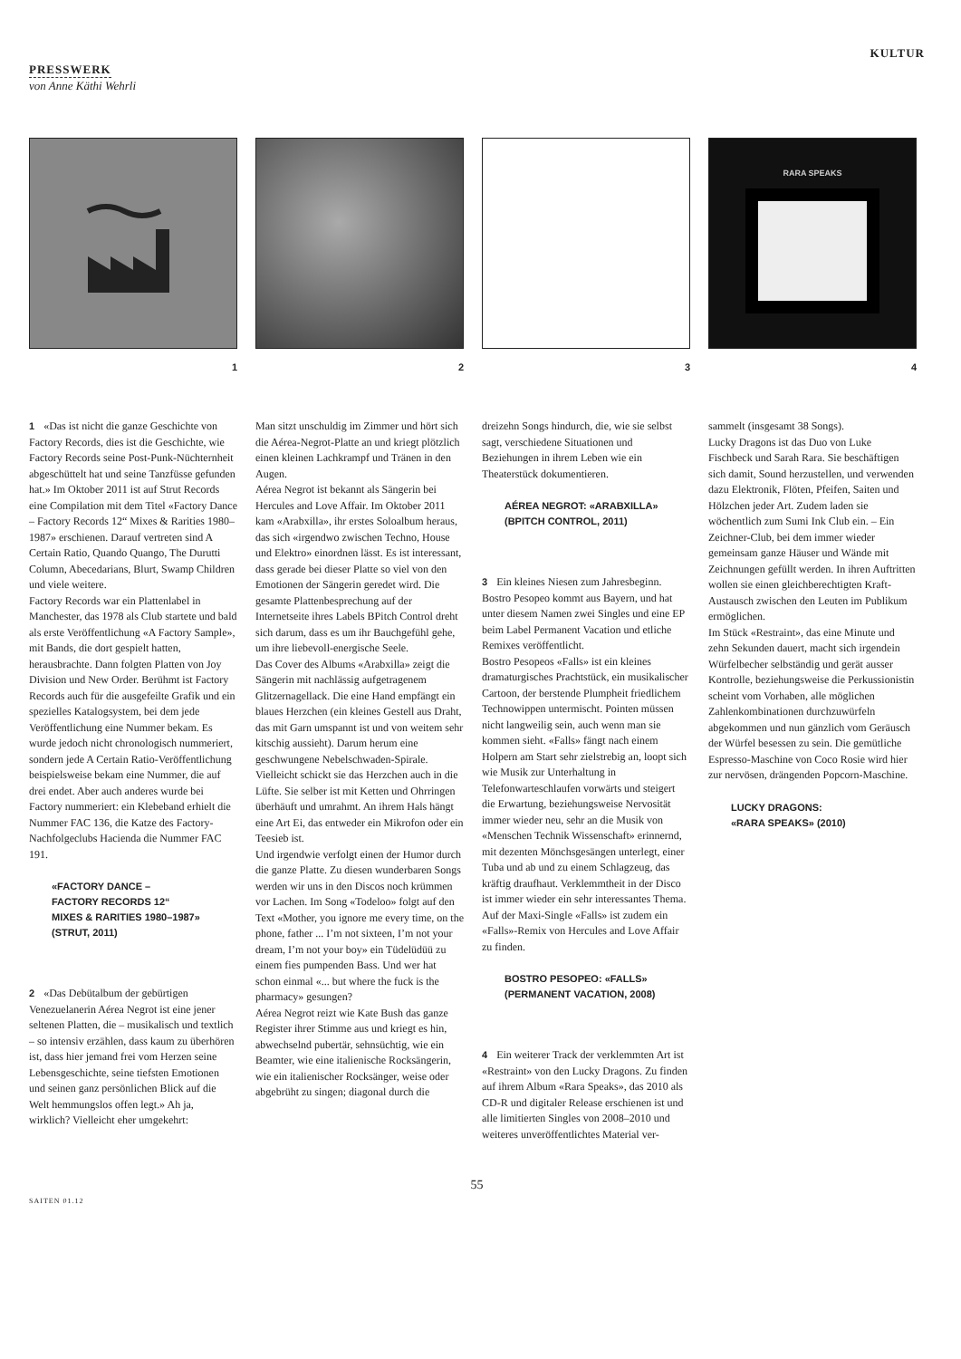KULTUR
PRESSWERK
von Anne Käthi Wehrli
1 2 3
RARA SPEAKS
4
1 «Das ist nicht die ganze Geschichte von Factory Records, dies ist die Geschichte, wie Factory Records seine Post-Punk-Nüchternheit abgeschüttelt hat und seine Tanzfüsse gefunden hat.» Im Oktober 2011 ist auf Strut Records eine Compilation mit dem Titel «Factory Dance – Factory Records 12“ Mixes & Rarities 1980–1987» erschienen. Darauf vertreten sind A Certain Ratio, Quando Quango, The Durutti Column, Abecedarians, Blurt, Swamp Children und viele weitere.
Factory Records war ein Plattenlabel in Manchester, das 1978 als Club startete und bald als erste Veröffentlichung «A Factory Sample», mit Bands, die dort gespielt hatten, herausbrachte. Dann folgten Platten von Joy Division und New Order. Berühmt ist Factory Records auch für die ausgefeilte Grafik und ein spezielles Katalogsystem, bei dem jede Veröffentlichung eine Nummer bekam. Es wurde jedoch nicht chronologisch nummeriert, sondern jede A Certain Ratio-Veröffentlichung beispielsweise bekam eine Nummer, die auf drei endet. Aber auch anderes wurde bei Factory nummeriert: ein Klebeband erhielt die Nummer FAC 136, die Katze des Factory-Nachfolgeclubs Hacienda die Nummer FAC 191.
«FACTORY DANCE –
FACTORY RECORDS 12“
MIXES & RARITIES 1980–1987»
(STRUT, 2011)
2 «Das Debütalbum der gebürtigen Venezuelanerin Aérea Negrot ist eine jener seltenen Platten, die – musikalisch und textlich – so intensiv erzählen, dass kaum zu überhören ist, dass hier jemand frei vom Herzen seine Lebensgeschichte, seine tiefsten Emotionen und seinen ganz persönlichen Blick auf die Welt hemmungslos offen legt.» Ah ja, wirklich? Vielleicht eher umgekehrt:
Man sitzt unschuldig im Zimmer und hört sich die Aérea-Negrot-Platte an und kriegt plötzlich einen kleinen Lachkrampf und Tränen in den Augen.
Aérea Negrot ist bekannt als Sängerin bei Hercules and Love Affair. Im Oktober 2011 kam «Arabxilla», ihr erstes Soloalbum heraus, das sich «irgendwo zwischen Techno, House und Elektro» einordnen lässt. Es ist interessant, dass gerade bei dieser Platte so viel von den Emotionen der Sängerin geredet wird. Die gesamte Plattenbesprechung auf der Internetseite ihres Labels BPitch Control dreht sich darum, dass es um ihr Bauchgefühl gehe, um ihre liebevoll-energische Seele.
Das Cover des Albums «Arabxilla» zeigt die Sängerin mit nachlässig aufgetragenem Glitzernagellack. Die eine Hand empfängt ein blaues Herzchen (ein kleines Gestell aus Draht, das mit Garn umspannt ist und von weitem sehr kitschig aussieht). Darum herum eine geschwungene Nebelschwaden-Spirale. Vielleicht schickt sie das Herzchen auch in die Lüfte. Sie selber ist mit Ketten und Ohrringen überhäuft und umrahmt. An ihrem Hals hängt eine Art Ei, das entweder ein Mikrofon oder ein Teesieb ist.
Und irgendwie verfolgt einen der Humor durch die ganze Platte. Zu diesen wunderbaren Songs werden wir uns in den Discos noch krümmen vor Lachen. Im Song «Todeloo» folgt auf den Text «Mother, you ignore me every time, on the phone, father ... I’m not sixteen, I’m not your dream, I’m not your boy» ein Tüdelüdüü zu einem fies pumpenden Bass. Und wer hat schon einmal «... but where the fuck is the pharmacy» gesungen?
Aérea Negrot reizt wie Kate Bush das ganze Register ihrer Stimme aus und kriegt es hin, abwechselnd pubertär, sehnsüchtig, wie ein Beamter, wie eine italienische Rocksängerin, wie ein italienischer Rocksänger, weise oder abgebrüht zu singen; diagonal durch die
dreizehn Songs hindurch, die, wie sie selbst sagt, verschiedene Situationen und Beziehungen in ihrem Leben wie ein Theaterstück dokumentieren.
AÉREA NEGROT: «ARABXILLA»
(BPITCH CONTROL, 2011)
3 Ein kleines Niesen zum Jahresbeginn. Bostro Pesopeo kommt aus Bayern, und hat unter diesem Namen zwei Singles und eine EP beim Label Permanent Vacation und etliche Remixes veröffentlicht.
Bostro Pesopeos «Falls» ist ein kleines dramaturgisches Prachtstück, ein musikalischer Cartoon, der berstende Plumpheit friedlichem Technowippen untermischt. Pointen müssen nicht langweilig sein, auch wenn man sie kommen sieht. «Falls» fängt nach einem Holpern am Start sehr zielstrebig an, loopt sich wie Musik zur Unterhaltung in Telefonwarteschlaufen vorwärts und steigert die Erwartung, beziehungsweise Nervosität immer wieder neu, sehr an die Musik von «Menschen Technik Wissenschaft» erinnernd, mit dezenten Mönchsgesängen unterlegt, einer Tuba und ab und zu einem Schlagzeug, das kräftig draufhaut. Verklemmtheit in der Disco ist immer wieder ein sehr interessantes Thema. Auf der Maxi-Single «Falls» ist zudem ein «Falls»-Remix von Hercules and Love Affair zu finden.
BOSTRO PESOPEO: «FALLS»
(PERMANENT VACATION, 2008)
4 Ein weiterer Track der verklemmten Art ist «Restraint» von den Lucky Dragons. Zu finden auf ihrem Album «Rara Speaks», das 2010 als CD-R und digitaler Release erschienen ist und alle limitierten Singles von 2008–2010 und weiteres unveröffentlichtes Material ver-
sammelt (insgesamt 38 Songs).
Lucky Dragons ist das Duo von Luke Fischbeck und Sarah Rara. Sie beschäftigen sich damit, Sound herzustellen, und verwenden dazu Elektronik, Flöten, Pfeifen, Saiten und Hölzchen jeder Art. Zudem laden sie wöchentlich zum Sumi Ink Club ein. – Ein Zeichner-Club, bei dem immer wieder gemeinsam ganze Häuser und Wände mit Zeichnungen gefüllt werden. In ihren Auftritten wollen sie einen gleichberechtigten Kraft-Austausch zwischen den Leuten im Publikum ermöglichen.
Im Stück «Restraint», das eine Minute und zehn Sekunden dauert, macht sich irgendein Würfelbecher selbständig und gerät ausser Kontrolle, beziehungsweise die Perkussionistin scheint vom Vorhaben, alle möglichen Zahlenkombinationen durchzuwürfeln abgekommen und nun gänzlich vom Geräusch der Würfel besessen zu sein. Die gemütliche Espresso-Maschine von Coco Rosie wird hier zur nervösen, drängenden Popcorn-Maschine.
LUCKY DRAGONS:
«RARA SPEAKS» (2010)
55
SAITEN 01.12